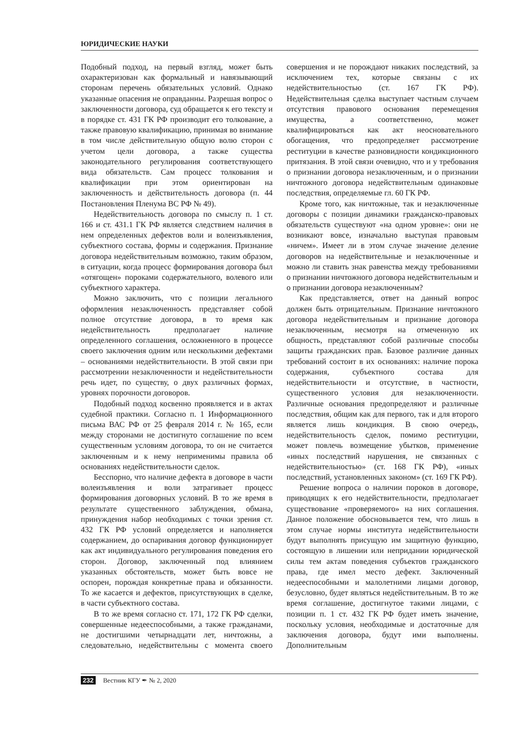ЮРИДИЧЕСКИЕ НАУКИ
Подобный подход, на первый взгляд, может быть охарактеризован как формальный и навязывающий сторонам перечень обязательных условий. Однако указанные опасения не оправданны. Разрешая вопрос о заключенности договора, суд обращается к его тексту и в порядке ст. 431 ГК РФ производит его толкование, а также правовую квалификацию, принимая во внимание в том числе действительную общую волю сторон с учетом цели договора, а также существа законодательного регулирования соответствующего вида обязательств. Сам процесс толкования и квалификации при этом ориентирован на заключенность и действительность договора (п. 44 Постановления Пленума ВС РФ № 49).
Недействительность договора по смыслу п. 1 ст. 166 и ст. 431.1 ГК РФ является следствием наличия в нем определенных дефектов воли и волеизъявления, субъектного состава, формы и содержания. Признание договора недействительным возможно, таким образом, в ситуации, когда процесс формирования договора был «отягощен» пороками содержательного, волевого или субъектного характера.
Можно заключить, что с позиции легального оформления незаключенность представляет собой полное отсутствие договора, в то время как недействительность предполагает наличие определенного соглашения, осложненного в процессе своего заключения одним или несколькими дефектами – основаниями недействительности. В этой связи при рассмотрении незаключенности и недействительности речь идет, по существу, о двух различных формах, уровнях порочности договоров.
Подобный подход косвенно проявляется и в актах судебной практики. Согласно п. 1 Информационного письма ВАС РФ от 25 февраля 2014 г. № 165, если между сторонами не достигнуто соглашение по всем существенным условиям договора, то он не считается заключенным и к нему неприменимы правила об основаниях недействительности сделок.
Бесспорно, что наличие дефекта в договоре в части волеизъявления и воли затрагивает процесс формирования договорных условий. В то же время в результате существенного заблуждения, обмана, принуждения набор необходимых с точки зрения ст. 432 ГК РФ условий определяется и наполняется содержанием, до оспаривания договор функционирует как акт индивидуального регулирования поведения его сторон. Договор, заключенный под влиянием указанных обстоятельств, может быть вовсе не оспорен, порождая конкретные права и обязанности. То же касается и дефектов, присутствующих в сделке, в части субъектного состава.
В то же время согласно ст. 171, 172 ГК РФ сделки, совершенные недееспособными, а также гражданами, не достигшими четырнадцати лет, ничтожны, а следовательно, недействительны с момента своего совершения и не порождают никаких последствий, за исключением тех, которые связаны с их недействительностью (ст. 167 ГК РФ). Недействительная сделка выступает частным случаем отсутствия правового основания перемещения имущества, а соответственно, может квалифицироваться как акт неосновательного обогащения, что предопределяет рассмотрение реституции в качестве разновидности кондикционного притязания. В этой связи очевидно, что и у требования о признании договора незаключенным, и о признании ничтожного договора недействительным одинаковые последствия, определяемые гл. 60 ГК РФ.
Кроме того, как ничтожные, так и незаключенные договоры с позиции динамики гражданско-правовых обязательств существуют «на одном уровне»: они не возникают вовсе, изначально выступая правовым «ничем». Имеет ли в этом случае значение деление договоров на недействительные и незаключенные и можно ли ставить знак равенства между требованиями о признании ничтожного договора недействительным и о признании договора незаключенным?
Как представляется, ответ на данный вопрос должен быть отрицательным. Признание ничтожного договора недействительным и признание договора незаключенным, несмотря на отмеченную их общность, представляют собой различные способы защиты гражданских прав. Базовое различие данных требований состоит в их основаниях: наличие порока содержания, субъектного состава для недействительности и отсутствие, в частности, существенного условия для незаключенности. Различные основания предопределяют и различные последствия, общим как для первого, так и для второго является лишь кондикция. В свою очередь, недействительность сделок, помимо реституции, может повлечь возмещение убытков, применение «иных последствий нарушения, не связанных с недействительностью» (ст. 168 ГК РФ), «иных последствий, установленных законом» (ст. 169 ГК РФ).
Решение вопроса о наличии пороков в договоре, приводящих к его недействительности, предполагает существование «проверяемого» на них соглашения. Данное положение обосновывается тем, что лишь в этом случае нормы института недействительности будут выполнять присущую им защитную функцию, состоящую в лишении или непридании юридической силы тем актам поведения субъектов гражданского права, где имел место дефект. Заключенный недееспособными и малолетними лицами договор, безусловно, будет являться недействительным. В то же время соглашение, достигнутое такими лицами, с позиции п. 1 ст. 432 ГК РФ будет иметь значение, поскольку условия, необходимые и достаточные для заключения договора, будут ими выполнены. Дополнительным
232 Вестник КГУ ✒ № 2, 2020